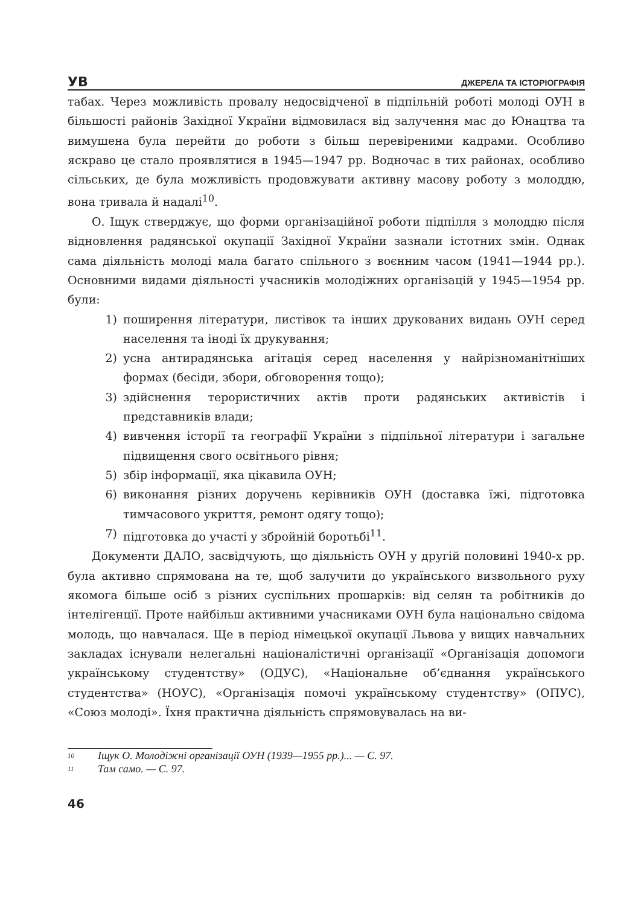УВ
ДЖЕРЕЛА ТА ІСТОРІОГРАФІЯ
табах. Через можливість провалу недосвідченої в підпільній роботі молоді ОУН в більшості районів Західної України відмовилася від залучення мас до Юнацтва та вимушена була перейти до роботи з більш перевіреними кадрами. Особливо яскраво це стало проявлятися в 1945—1947 рр. Водночас в тих районах, особливо сільських, де була можливість продовжувати активну масову роботу з молоддю, вона тривала й надалі<sup>10</sup>.
О. Іщук стверджує, що форми організаційної роботи підпілля з молоддю після відновлення радянської окупації Західної України зазнали істотних змін. Однак сама діяльність молоді мала багато спільного з воєнним часом (1941—1944 рр.). Основними видами діяльності учасників молодіжних організацій у 1945—1954 рр. були:
1) поширення літератури, листівок та інших друкованих видань ОУН серед населення та іноді їх друкування;
2) усна антирадянська агітація серед населення у найрізноманітніших формах (бесіди, збори, обговорення тощо);
3) здійснення терористичних актів проти радянських активістів і представників влади;
4) вивчення історії та географії України з підпільної літератури і загальне підвищення свого освітнього рівня;
5) збір інформації, яка цікавила ОУН;
6) виконання різних доручень керівників ОУН (доставка їжі, підготовка тимчасового укриття, ремонт одягу тощо);
7) підготовка до участі у збройній боротьбі<sup>11</sup>.
Документи ДАЛО, засвідчують, що діяльність ОУН у другій половині 1940-х рр. була активно спрямована на те, щоб залучити до українського визвольного руху якомога більше осіб з різних суспільних прошарків: від селян та робітників до інтелігенції. Проте найбільш активними учасниками ОУН була національно свідома молодь, що навчалася. Ще в період німецької окупації Львова у вищих навчальних закладах існували нелегальні націоналістичні організації «Організація допомоги українському студентству» (ОДУС), «Національне об’єднання українського студентства» (НОУС), «Організація помочі українському студентству» (ОПУС), «Союз молоді». Їхня практична діяльність спрямовувалась на ви-
<sup>10</sup> Іщук О. Молодіжні організації ОУН (1939—1955 рр.)... — С. 97.
<sup>11</sup> Там само. — С. 97.
46